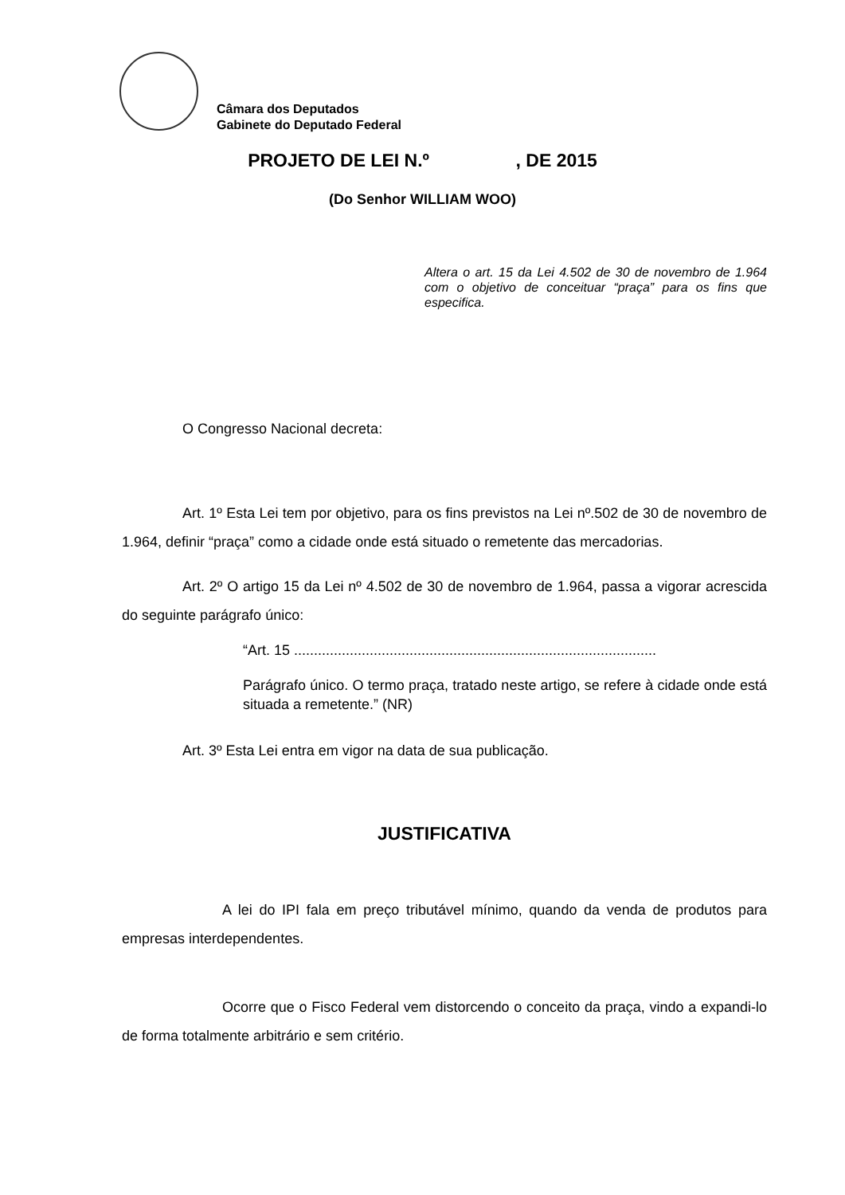Câmara dos Deputados
Gabinete do Deputado Federal
PROJETO DE LEI N.º , DE 2015
(Do Senhor WILLIAM WOO)
Altera o art. 15 da Lei 4.502 de 30 de novembro de 1.964 com o objetivo de conceituar “praça” para os fins que especifica.
O Congresso Nacional decreta:
Art. 1º Esta Lei tem por objetivo, para os fins previstos na Lei nº.502 de 30 de novembro de 1.964, definir “praça” como a cidade onde está situado o remetente das mercadorias.
Art. 2º O artigo 15 da Lei nº 4.502 de 30 de novembro de 1.964, passa a vigorar acrescida do seguinte parágrafo único:
“Art. 15 ...........................................................................................
Parágrafo único. O termo praça, tratado neste artigo, se refere à cidade onde está situada a remetente.” (NR)
Art. 3º Esta Lei entra em vigor na data de sua publicação.
JUSTIFICATIVA
A lei do IPI fala em preço tributável mínimo, quando da venda de produtos para empresas interdependentes.
Ocorre que o Fisco Federal vem distorcendo o conceito da praça, vindo a expandi-lo de forma totalmente arbitrário e sem critério.